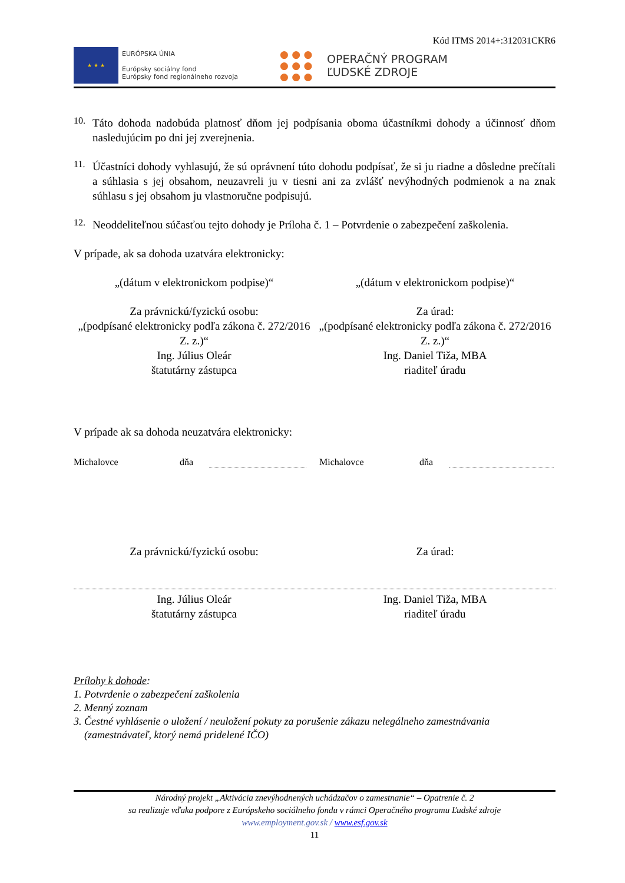Kód ITMS 2014+:312031CKR6
★ ★ ★
EURÓPSKA ÚNIA
Európsky sociálny fond
Európsky fond regionálneho rozvoja
● ● ●
● ● ●
● ● ●
OPERAČNÝ PROGRAM
ĽUDSKÉ ZDROJE
10.
Táto dohoda nadobúda platnosť dňom jej podpísania oboma účastníkmi dohody a účinnosť dňom nasledujúcim po dni jej zverejnenia.
11.
Účastníci dohody vyhlasujú, že sú oprávnení túto dohodu podpísať, že si ju riadne a dôsledne prečítali a súhlasia s jej obsahom, neuzavreli ju v tiesni ani za zvlášť nevýhodných podmienok a na znak súhlasu s jej obsahom ju vlastnoručne podpisujú.
12.
Neoddeliteľnou súčasťou tejto dohody je Príloha č. 1 – Potvrdenie o zabezpečení zaškolenia.
V prípade, ak sa dohoda uzatvára elektronicky:
„(dátum v elektronickom podpise)“
„(dátum v elektronickom podpise)“
Za právnickú/fyzickú osobu:
„(podpísané elektronicky podľa zákona č. 272/2016 Z. z.)“
Ing. Július Oleár
štatutárny zástupca
Za úrad:
„(podpísané elektronicky podľa zákona č. 272/2016 Z. z.)“
Ing. Daniel Tiža, MBA
riaditeľ úradu
V prípade ak sa dohoda neuzatvára elektronicky:
Michalovce dňa Michalovce dňa
Za právnickú/fyzickú osobu: Za úrad:
Ing. Július Oleár
štatutárny zástupca
Ing. Daniel Tiža, MBA
riaditeľ úradu
Prílohy k dohode:
1. Potvrdenie o zabezpečení zaškolenia
2. Menný zoznam
3. Čestné vyhlásenie o uložení / neuložení pokuty za porušenie zákazu nelegálneho zamestnávania
(zamestnávateľ, ktorý nemá pridelené IČO)
Národný projekt „Aktivácia znevýhodnených uchádzačov o zamestnanie“ – Opatrenie č. 2
sa realizuje vďaka podpore z Európskeho sociálneho fondu v rámci Operačného programu Ľudské zdroje
www.employment.gov.sk / www.esf.gov.sk
11